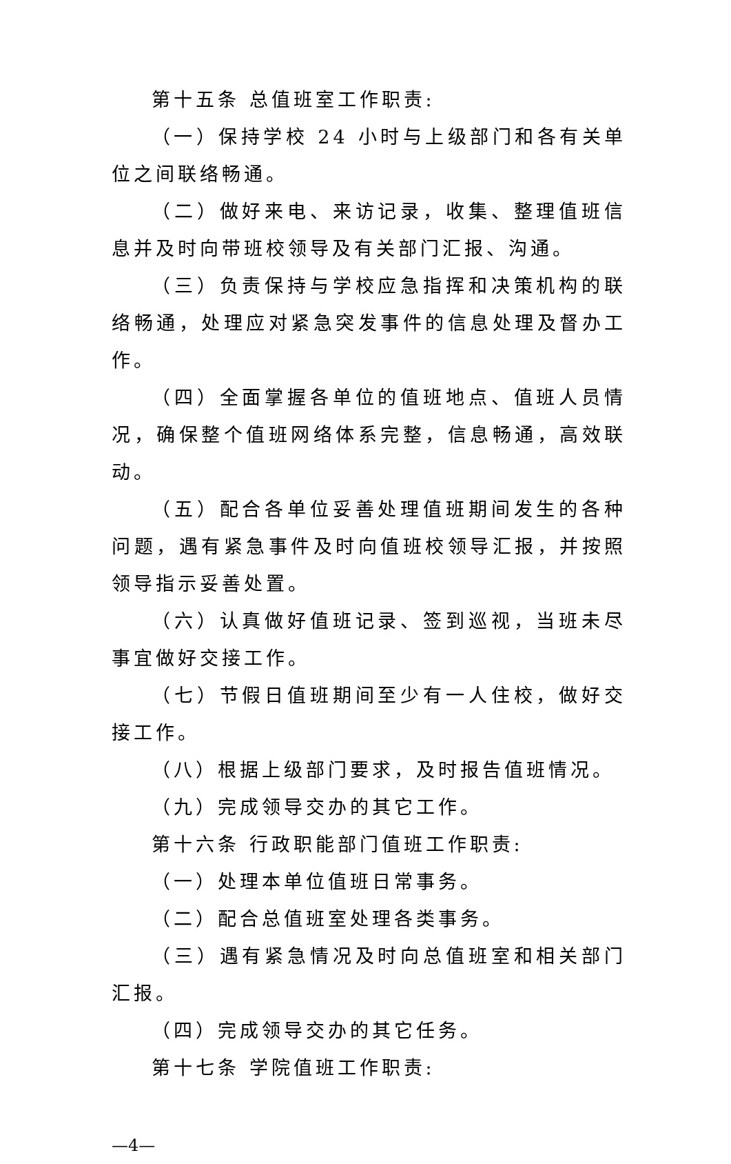第十五条 总值班室工作职责:
（一）保持学校 24 小时与上级部门和各有关单位之间联络畅通。
（二）做好来电、来访记录，收集、整理值班信息并及时向带班校领导及有关部门汇报、沟通。
（三）负责保持与学校应急指挥和决策机构的联络畅通，处理应对紧急突发事件的信息处理及督办工作。
（四）全面掌握各单位的值班地点、值班人员情况，确保整个值班网络体系完整，信息畅通，高效联动。
（五）配合各单位妥善处理值班期间发生的各种问题，遇有紧急事件及时向值班校领导汇报，并按照领导指示妥善处置。
（六）认真做好值班记录、签到巡视，当班未尽事宜做好交接工作。
（七）节假日值班期间至少有一人住校，做好交接工作。
（八）根据上级部门要求，及时报告值班情况。
（九）完成领导交办的其它工作。
第十六条 行政职能部门值班工作职责:
（一）处理本单位值班日常事务。
（二）配合总值班室处理各类事务。
（三）遇有紧急情况及时向总值班室和相关部门汇报。
（四）完成领导交办的其它任务。
第十七条 学院值班工作职责:
—4—